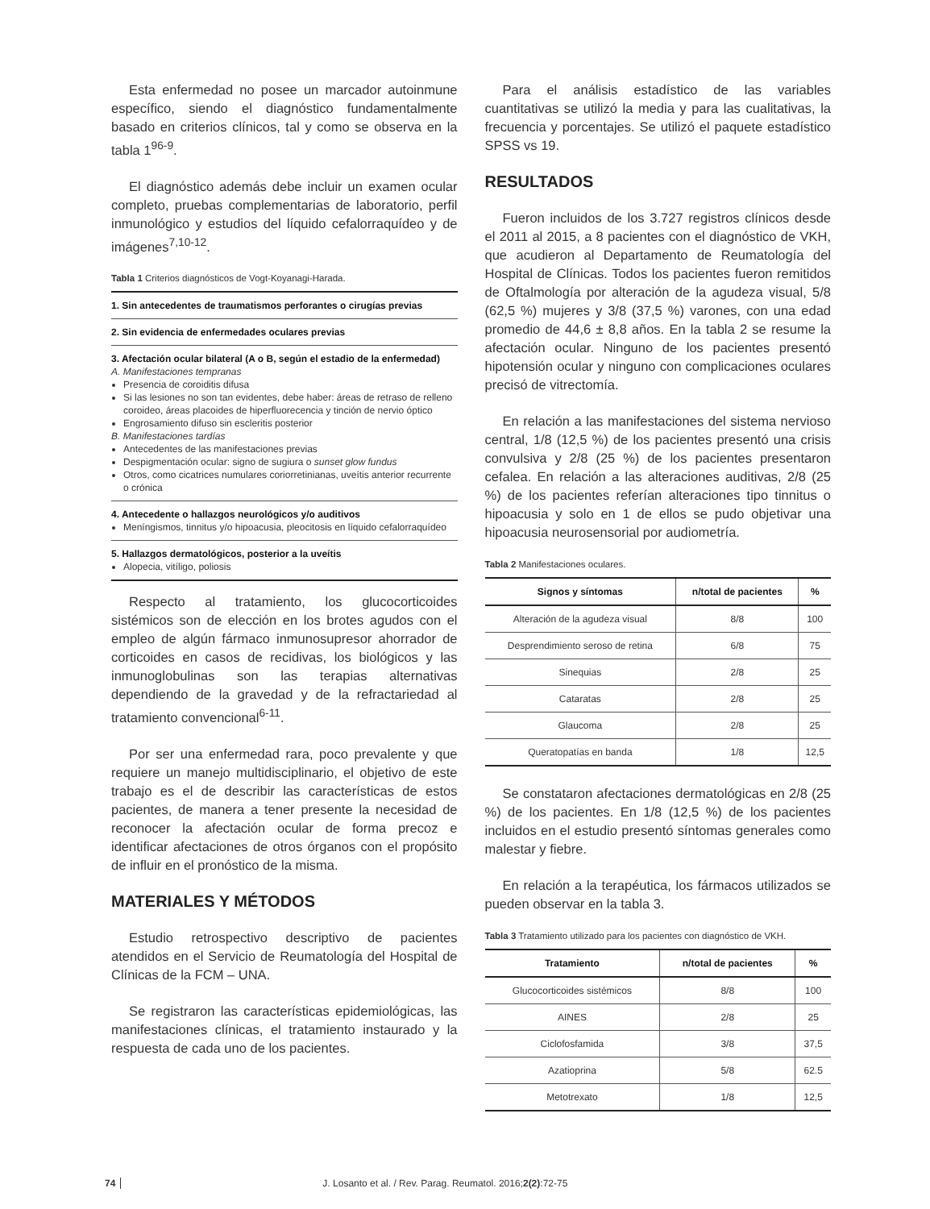Esta enfermedad no posee un marcador autoinmune específico, siendo el diagnóstico fundamentalmente basado en criterios clínicos, tal y como se observa en la tabla 1<sup>96-9</sup>.
El diagnóstico además debe incluir un examen ocular completo, pruebas complementarias de laboratorio, perfil inmunológico y estudios del líquido cefalorraquídeo y de imágenes<sup>7,10-12</sup>.
Tabla 1 Criterios diagnósticos de Vogt-Koyanagi-Harada.
1. Sin antecedentes de traumatismos perforantes o cirugías previas
2. Sin evidencia de enfermedades oculares previas
3. Afectación ocular bilateral (A o B, según el estadio de la enfermedad)
A. Manifestaciones tempranas
Presencia de coroiditis difusa
Si las lesiones no son tan evidentes, debe haber: áreas de retraso de relleno coroideo, áreas placoides de hiperfluorecencia y tinción de nervio óptico
Engrosamiento difuso sin escleritis posterior
B. Manifestaciones tardías
Antecedentes de las manifestaciones previas
Despigmentación ocular: signo de sugiura o sunset glow fundus
Otros, como cicatrices numulares coriorretinianas, uveítis anterior recurrente o crónica
4. Antecedente o hallazgos neurológicos y/o auditivos
Meníngismos, tinnitus y/o hipoacusia, pleocitosis en líquido cefalorraquídeo
5. Hallazgos dermatológicos, posterior a la uveítis
Alopecia, vitíligo, poliosis
Respecto al tratamiento, los glucocorticoides sistémicos son de elección en los brotes agudos con el empleo de algún fármaco inmunosupresor ahorrador de corticoides en casos de recidivas, los biológicos y las inmunoglobulinas son las terapias alternativas dependiendo de la gravedad y de la refractariedad al tratamiento convencional<sup>6-11</sup>.
Por ser una enfermedad rara, poco prevalente y que requiere un manejo multidisciplinario, el objetivo de este trabajo es el de describir las características de estos pacientes, de manera a tener presente la necesidad de reconocer la afectación ocular de forma precoz e identificar afectaciones de otros órganos con el propósito de influir en el pronóstico de la misma.
MATERIALES Y MÉTODOS
Estudio retrospectivo descriptivo de pacientes atendidos en el Servicio de Reumatología del Hospital de Clínicas de la FCM – UNA.
Se registraron las características epidemiológicas, las manifestaciones clínicas, el tratamiento instaurado y la respuesta de cada uno de los pacientes.
Para el análisis estadístico de las variables cuantitativas se utilizó la media y para las cualitativas, la frecuencia y porcentajes. Se utilizó el paquete estadístico SPSS vs 19.
RESULTADOS
Fueron incluidos de los 3.727 registros clínicos desde el 2011 al 2015, a 8 pacientes con el diagnóstico de VKH, que acudieron al Departamento de Reumatología del Hospital de Clínicas. Todos los pacientes fueron remitidos de Oftalmología por alteración de la agudeza visual, 5/8 (62,5 %) mujeres y 3/8 (37,5 %) varones, con una edad promedio de 44,6 ± 8,8 años. En la tabla 2 se resume la afectación ocular. Ninguno de los pacientes presentó hipotensión ocular y ninguno con complicaciones oculares precisó de vitrectomía.
En relación a las manifestaciones del sistema nervioso central, 1/8 (12,5 %) de los pacientes presentó una crisis convulsiva y 2/8 (25 %) de los pacientes presentaron cefalea. En relación a las alteraciones auditivas, 2/8 (25 %) de los pacientes referían alteraciones tipo tinnitus o hipoacusia y solo en 1 de ellos se pudo objetivar una hipoacusia neurosensorial por audiometría.
Tabla 2 Manifestaciones oculares.
| Signos y síntomas | n/total de pacientes | % |
| --- | --- | --- |
| Alteración de la agudeza visual | 8/8 | 100 |
| Desprendimiento seroso de retina | 6/8 | 75 |
| Sinequias | 2/8 | 25 |
| Cataratas | 2/8 | 25 |
| Glaucoma | 2/8 | 25 |
| Queratopatías en banda | 1/8 | 12,5 |
Se constataron afectaciones dermatológicas en 2/8 (25 %) de los pacientes. En 1/8 (12,5 %) de los pacientes incluidos en el estudio presentó síntomas generales como malestar y fiebre.
En relación a la terapéutica, los fármacos utilizados se pueden observar en la tabla 3.
Tabla 3 Tratamiento utilizado para los pacientes con diagnóstico de VKH.
| Tratamiento | n/total de pacientes | % |
| --- | --- | --- |
| Glucocorticoides sistémicos | 8/8 | 100 |
| AINES | 2/8 | 25 |
| Ciclofosfamida | 3/8 | 37,5 |
| Azatioprina | 5/8 | 62.5 |
| Metotrexato | 1/8 | 12,5 |
74 J. Losanto et al. / Rev. Parag. Reumatol. 2016;2(2):72-75